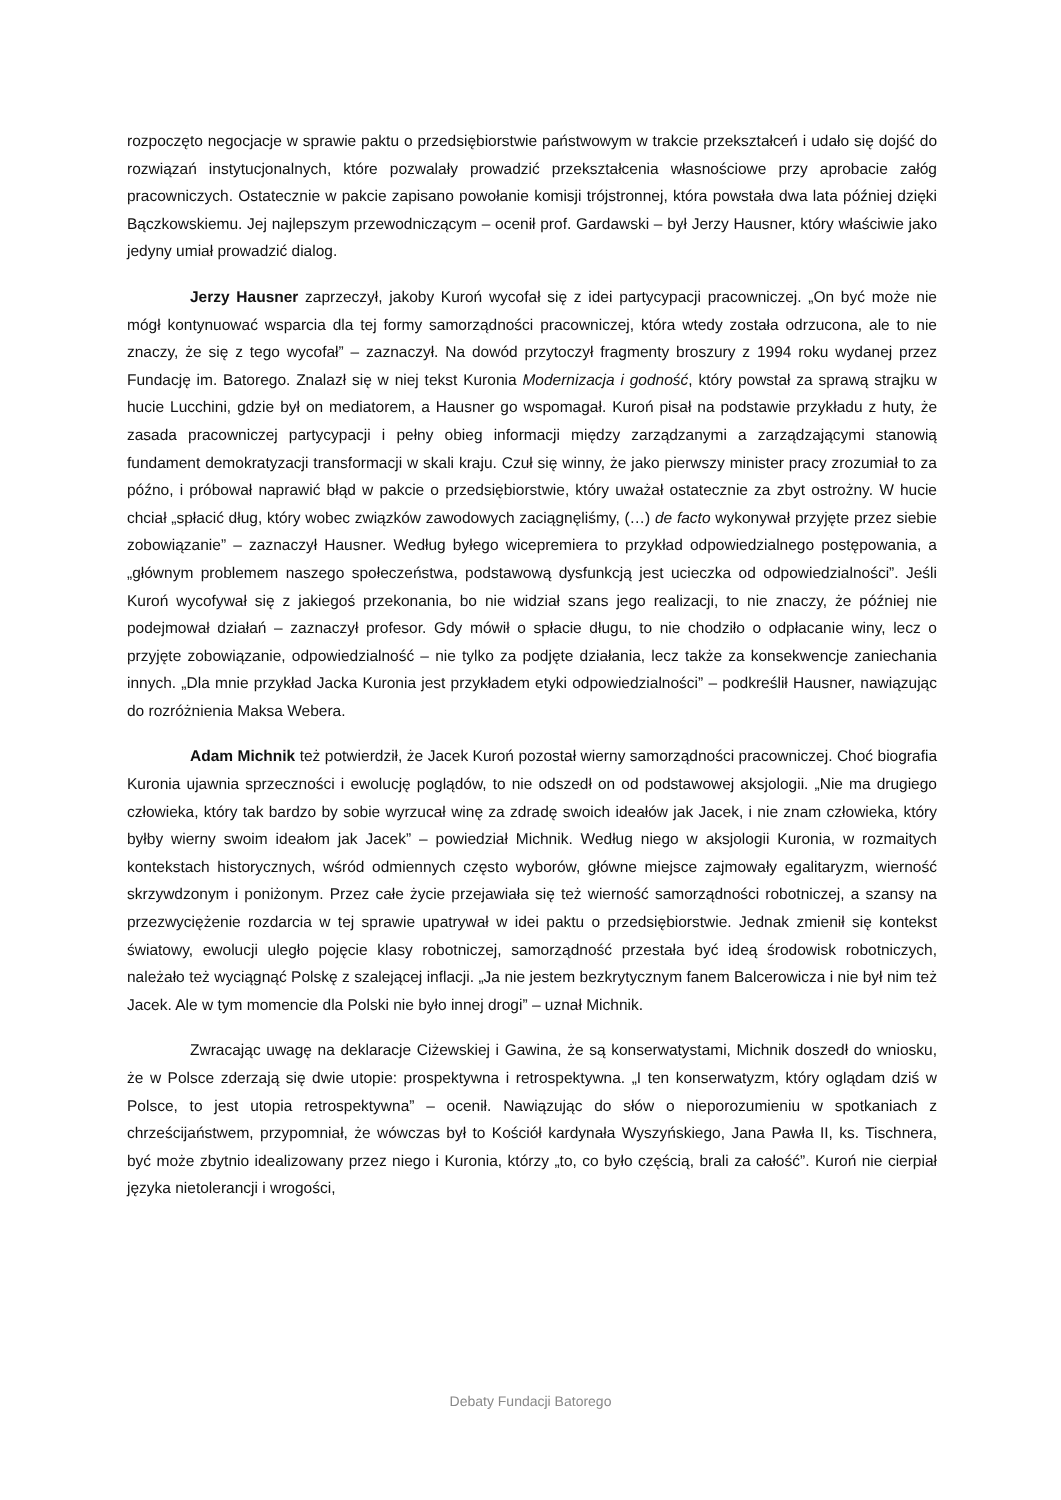rozpoczęto negocjacje w sprawie paktu o przedsiębiorstwie państwowym w trakcie przekształceń i udało się dojść do rozwiązań instytucjonalnych, które pozwalały prowadzić przekształcenia własnościowe przy aprobacie załóg pracowniczych. Ostatecznie w pakcie zapisano powołanie komisji trójstronnej, która powstała dwa lata później dzięki Bączkowskiemu. Jej najlepszym przewodniczącym – ocenił prof. Gardawski – był Jerzy Hausner, który właściwie jako jedyny umiał prowadzić dialog.
Jerzy Hausner zaprzeczył, jakoby Kuroń wycofał się z idei partycypacji pracowniczej. „On być może nie mógł kontynuować wsparcia dla tej formy samorządności pracowniczej, która wtedy została odrzucona, ale to nie znaczy, że się z tego wycofał” – zaznaczył. Na dowód przytoczył fragmenty broszury z 1994 roku wydanej przez Fundację im. Batorego. Znalazł się w niej tekst Kuronia Modernizacja i godność, który powstał za sprawą strajku w hucie Lucchini, gdzie był on mediatorem, a Hausner go wspomagał. Kuroń pisał na podstawie przykładu z huty, że zasada pracowniczej partycypacji i pełny obieg informacji między zarządzanymi a zarządzającymi stanowią fundament demokratyzacji transformacji w skali kraju. Czuł się winny, że jako pierwszy minister pracy zrozumiał to za późno, i próbował naprawić błąd w pakcie o przedsiębiorstwie, który uważał ostatecznie za zbyt ostrożny. W hucie chciał „spłacić dług, który wobec związków zawodowych zaciągnęliśmy, (…) de facto wykonywał przyjęte przez siebie zobowiązanie” – zaznaczył Hausner. Według byłego wicepremiera to przykład odpowiedzialnego postępowania, a „głównym problemem naszego społeczeństwa, podstawową dysfunkcją jest ucieczka od odpowiedzialności”. Jeśli Kuroń wycofywał się z jakiegoś przekonania, bo nie widział szans jego realizacji, to nie znaczy, że później nie podejmował działań – zaznaczył profesor. Gdy mówił o spłacie długu, to nie chodziło o odpłacanie winy, lecz o przyjęte zobowiązanie, odpowiedzialność – nie tylko za podjęte działania, lecz także za konsekwencje zaniechania innych. „Dla mnie przykład Jacka Kuronia jest przykładem etyki odpowiedzialności” – podkreślił Hausner, nawiązując do rozróżnienia Maksa Webera.
Adam Michnik też potwierdził, że Jacek Kuroń pozostał wierny samorządności pracowniczej. Choć biografia Kuronia ujawnia sprzeczności i ewolucję poglądów, to nie odszedł on od podstawowej aksjologii. „Nie ma drugiego człowieka, który tak bardzo by sobie wyrzucał winę za zdradę swoich ideałów jak Jacek, i nie znam człowieka, który byłby wierny swoim ideałom jak Jacek” – powiedział Michnik. Według niego w aksjologii Kuronia, w rozmaitych kontekstach historycznych, wśród odmiennych często wyborów, główne miejsce zajmowały egalitaryzm, wierność skrzywdzonym i poniżonym. Przez całe życie przejawiała się też wierność samorządności robotniczej, a szansy na przezwyciężenie rozdarcia w tej sprawie upatrywał w idei paktu o przedsiębiorstwie. Jednak zmienił się kontekst światowy, ewolucji uległo pojęcie klasy robotniczej, samorządność przestała być ideą środowisk robotniczych, należało też wyciągnąć Polskę z szalejącej inflacji. „Ja nie jestem bezkrytycznym fanem Balcerowicza i nie był nim też Jacek. Ale w tym momencie dla Polski nie było innej drogi” – uznał Michnik.
Zwracając uwagę na deklaracje Ciżewskiej i Gawina, że są konserwatystami, Michnik doszedł do wniosku, że w Polsce zderzają się dwie utopie: prospektywna i retrospektywna. „I ten konserwatyzm, który oglądam dziś w Polsce, to jest utopia retrospektywna” – ocenił. Nawiązując do słów o nieporozumieniu w spotkaniach z chrześcijaństwem, przypomniał, że wówczas był to Kościół kardynała Wyszyńskiego, Jana Pawła II, ks. Tischnera, być może zbytnio idealizowany przez niego i Kuronia, którzy „to, co było częścią, brali za całość”. Kuroń nie cierpiał języka nietolerancji i wrogości,
Debaty Fundacji Batorego